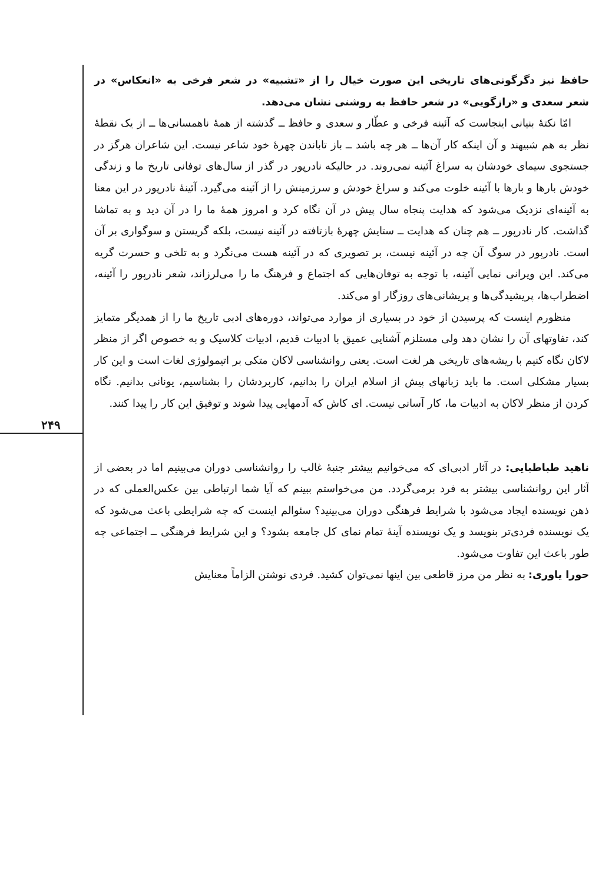۲۴۹
حافظ نیز دگرگونی‌های تاریخی این صورت خیال را از «تشبیه» در شعر فرخی به «انعکاس» در شعر سعدی و «رازگویی» در شعر حافظ به روشنی نشان می‌دهد.
امّا نکتهٔ بنیانی اینجاست که آئینه فرخی و عطّار و سعدی و حافظ ــ گذشته از همهٔ ناهمسانی‌ها ــ از یک نقطهٔ نظر به هم شبیهند و آن اینکه کار آن‌ها ــ هر چه باشد ــ باز تاباندن چهرهٔ خود شاعر نیست. این شاعران هرگز در جستجوی سیمای خودشان به سراغ آئینه نمی‌روند. در حالیکه نادرپور در گذر از سال‌های توفانی تاریخ ما و زندگی خودش بارها و بارها با آئینه خلوت می‌کند و سراغ خودش و سرزمینش را از آئینه می‌گیرد. آئینهٔ نادرپور در این معنا به آئینه‌ای نزدیک می‌شود که هدایت پنجاه سال پیش در آن نگاه کرد و امروز همهٔ ما را در آن دید و به تماشا گذاشت. کار نادرپور ــ هم چنان که هدایت ــ ستایش چهرهٔ بازتافته در آئینه نیست، بلکه گریستن و سوگواری بر آن است. نادرپور در سوگ آن چه در آئینه نیست، بر تصویری که در آئینه هست می‌نگرد و به تلخی و حسرت گریه می‌کند. این ویرانی نمایی آئینه، با توجه به توفان‌هایی که اجتماع و فرهنگ ما را می‌لرزاند، شعر نادرپور را آئینه، اضطراب‌ها، پریشیدگی‌ها و پریشانی‌های روزگار او می‌کند.
منظورم اینست که پرسیدن از خود در بسیاری از موارد می‌تواند، دوره‌های ادبی تاریخ ما را از همدیگر متمایز کند، تفاوتهای آن را نشان دهد ولی مستلزم آشنایی عمیق با ادبیات قدیم، ادبیات کلاسیک و به خصوص اگر از منظر لاکان نگاه کنیم با ریشه‌های تاریخی هر لغت است. یعنی روانشناسی لاکان متکی بر اتیمولوژی لغات است و این کار بسیار مشکلی است. ما باید زبانهای پیش از اسلام ایران را بدانیم، کاربردشان را بشناسیم، یونانی بدانیم. نگاه کردن از منظر لاکان به ادبیات ما، کار آسانی نیست. ای کاش که آدمهایی پیدا شوند و توفیق این کار را پیدا کنند.
ناهید طباطبایی: در آثار ادبی‌ای که می‌خوانیم بیشتر جنبهٔ غالب را روانشناسی دوران می‌بینیم اما در بعضی از آثار این روانشناسی بیشتر به فرد برمی‌گردد. من می‌خواستم ببینم که آیا شما ارتباطی بین عکس‌العملی که در ذهن نویسنده ایجاد می‌شود با شرایط فرهنگی دوران می‌بینید؟ سئوالم اینست که چه شرایطی باعث می‌شود که یک نویسنده فردی‌تر بنویسد و یک نویسنده آینهٔ تمام نمای کل جامعه بشود؟ و این شرایط فرهنگی ــ اجتماعی چه طور باعث این تفاوت می‌شود.
حورا یاوری: به نظر من مرز قاطعی بین اینها نمی‌توان کشید. فردی نوشتن الزاماً معنایش